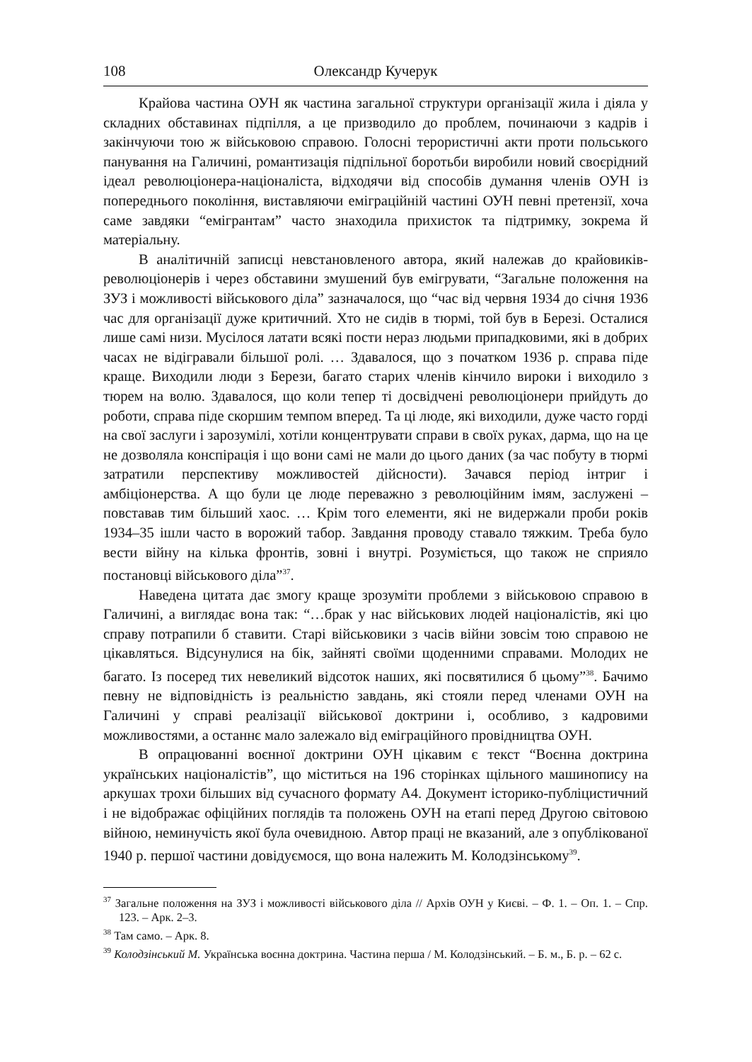108 Олександр Кучерук
Крайова частина ОУН як частина загальної структури організації жила і діяла у складних обставинах підпілля, а це призводило до проблем, починаючи з кадрів і закінчуючи тою ж військовою справою. Голосні терористичні акти проти польського панування на Галичині, романтизація підпільної боротьби виробили новий своєрідний ідеал революціонера-націоналіста, відходячи від способів думання членів ОУН із попереднього покоління, виставляючи еміграційній частині ОУН певні претензії, хоча саме завдяки “емігрантам” часто знаходила прихисток та підтримку, зокрема й матеріальну.
В аналітичній записці невстановленого автора, який належав до крайовиків-революціонерів і через обставини змушений був емігрувати, “Загальне положення на ЗУЗ і можливості військового діла” зазначалося, що “час від червня 1934 до січня 1936 час для організації дуже критичний. Хто не сидів в тюрмі, той був в Березі. Осталися лише самі низи. Мусілося латати всякі пости нераз людьми припадковими, які в добрих часах не відігравали більшої ролі. … Здавалося, що з початком 1936 р. справа піде краще. Виходили люди з Берези, багато старих членів кінчило вироки і виходило з тюрем на волю. Здавалося, що коли тепер ті досвідчені революціонери прийдуть до роботи, справа піде скоршим темпом вперед. Та ці люде, які виходили, дуже часто горді на свої заслуги і зарозумілі, хотіли концентрувати справи в своїх руках, дарма, що на це не дозволяла конспірація і що вони самі не мали до цього даних (за час побуту в тюрмі затратили перспективу можливостей дійсности). Зачався період інтриг і амбіціонерства. А що були це люде переважно з революційним імям, заслужені – повставав тим більший хаос. … Крім того елементи, які не видержали проби років 1934–35 ішли часто в ворожий табор. Завдання проводу ставало тяжким. Треба було вести війну на кілька фронтів, зовні і внутрі. Розуміється, що також не сприяло постановці військового діла”<sup>37</sup>.
Наведена цитата дає змогу краще зрозуміти проблеми з військовою справою в Галичині, а виглядає вона так: “…брак у нас військових людей націоналістів, які цю справу потрапили б ставити. Старі військовики з часів війни зовсім тою справою не цікавляться. Відсунулися на бік, зайняті своїми щоденними справами. Молодих не багато. Із посеред тих невеликий відсоток наших, які посвятилися б цьому”<sup>38</sup>. Бачимо певну не відповідність із реальністю завдань, які стояли перед членами ОУН на Галичині у справі реалізації військової доктрини і, особливо, з кадровими можливостями, а останнє мало залежало від еміграційного провідництва ОУН.
В опрацюванні воєнної доктрини ОУН цікавим є текст “Воєнна доктрина українських націоналістів”, що міститься на 196 сторінках щільного машинопису на аркушах трохи більших від сучасного формату А4. Документ історико-публіцистичний і не відображає офіційних поглядів та положень ОУН на етапі перед Другою світовою війною, неминучість якої була очевидною. Автор праці не вказаний, але з опублікованої 1940 р. першої частини довідуємося, що вона належить М. Колодзінському<sup>39</sup>.
<sup>37</sup> Загальне положення на ЗУЗ і можливості військового діла // Архів ОУН у Києві. – Ф. 1. – Оп. 1. – Спр. 123. – Арк. 2–3.
<sup>38</sup> Там само. – Арк. 8.
<sup>39</sup> Колодзінський М. Українська воєнна доктрина. Частина перша / М. Колодзінський. – Б. м., Б. р. – 62 с.